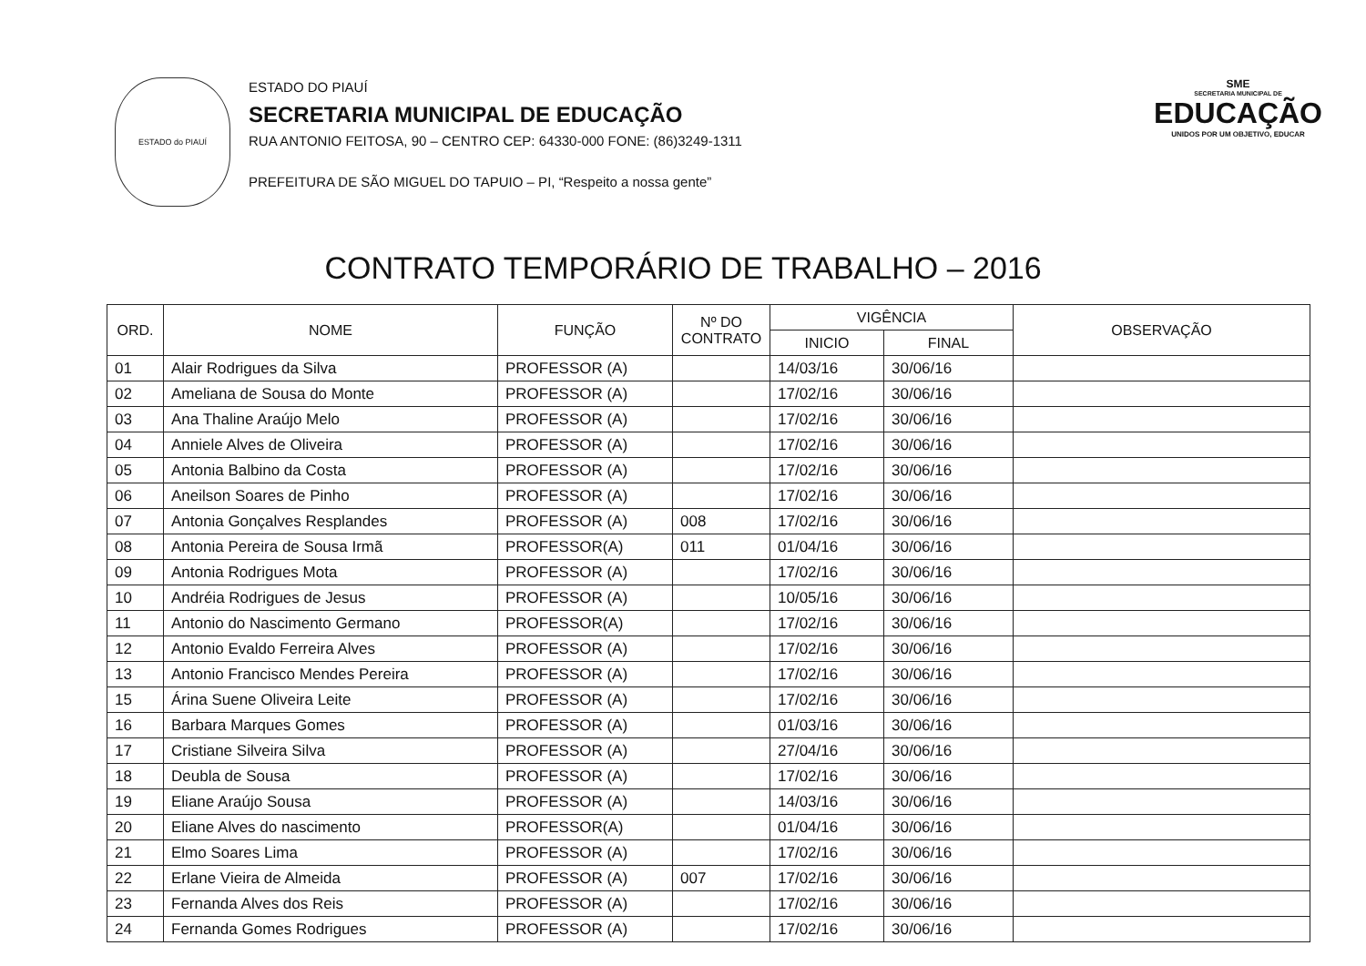ESTADO do PIAUÍ
ESTADO DO PIAUÍ
SECRETARIA MUNICIPAL DE EDUCAÇÃO
RUA ANTONIO FEITOSA, 90 – CENTRO CEP: 64330-000 FONE: (86)3249-1311
PREFEITURA DE SÃO MIGUEL DO TAPUIO – PI, “Respeito a nossa gente”
SME
SECRETARIA MUNICIPAL DE
EDUCAÇÃO
UNIDOS POR UM OBJETIVO, EDUCAR
CONTRATO TEMPORÁRIO DE TRABALHO – 2016
| ORD. | NOME | FUNÇÃO | Nº DO CONTRATO | VIGÊNCIA | | OBSERVAÇÃO |
| --- | --- | --- | --- | --- | --- | --- |
| | | | | INICIO | FINAL | |
| 01 | Alair Rodrigues da Silva | PROFESSOR (A) | | 14/03/16 | 30/06/16 | |
| 02 | Ameliana de Sousa do Monte | PROFESSOR (A) | | 17/02/16 | 30/06/16 | |
| 03 | Ana Thaline Araújo Melo | PROFESSOR (A) | | 17/02/16 | 30/06/16 | |
| 04 | Anniele Alves de Oliveira | PROFESSOR (A) | | 17/02/16 | 30/06/16 | |
| 05 | Antonia Balbino da Costa | PROFESSOR (A) | | 17/02/16 | 30/06/16 | |
| 06 | Aneilson Soares de Pinho | PROFESSOR (A) | | 17/02/16 | 30/06/16 | |
| 07 | Antonia Gonçalves Resplandes | PROFESSOR (A) | 008 | 17/02/16 | 30/06/16 | |
| 08 | Antonia Pereira de Sousa Irmã | PROFESSOR(A) | 011 | 01/04/16 | 30/06/16 | |
| 09 | Antonia Rodrigues Mota | PROFESSOR (A) | | 17/02/16 | 30/06/16 | |
| 10 | Andréia Rodrigues de Jesus | PROFESSOR (A) | | 10/05/16 | 30/06/16 | |
| 11 | Antonio do Nascimento Germano | PROFESSOR(A) | | 17/02/16 | 30/06/16 | |
| 12 | Antonio Evaldo Ferreira Alves | PROFESSOR (A) | | 17/02/16 | 30/06/16 | |
| 13 | Antonio Francisco Mendes Pereira | PROFESSOR (A) | | 17/02/16 | 30/06/16 | |
| 15 | Árina Suene Oliveira Leite | PROFESSOR (A) | | 17/02/16 | 30/06/16 | |
| 16 | Barbara Marques Gomes | PROFESSOR (A) | | 01/03/16 | 30/06/16 | |
| 17 | Cristiane Silveira Silva | PROFESSOR (A) | | 27/04/16 | 30/06/16 | |
| 18 | Deubla de Sousa | PROFESSOR (A) | | 17/02/16 | 30/06/16 | |
| 19 | Eliane Araújo Sousa | PROFESSOR (A) | | 14/03/16 | 30/06/16 | |
| 20 | Eliane Alves do nascimento | PROFESSOR(A) | | 01/04/16 | 30/06/16 | |
| 21 | Elmo Soares Lima | PROFESSOR (A) | | 17/02/16 | 30/06/16 | |
| 22 | Erlane Vieira de Almeida | PROFESSOR (A) | 007 | 17/02/16 | 30/06/16 | |
| 23 | Fernanda Alves dos Reis | PROFESSOR (A) | | 17/02/16 | 30/06/16 | |
| 24 | Fernanda Gomes Rodrigues | PROFESSOR (A) | | 17/02/16 | 30/06/16 | |